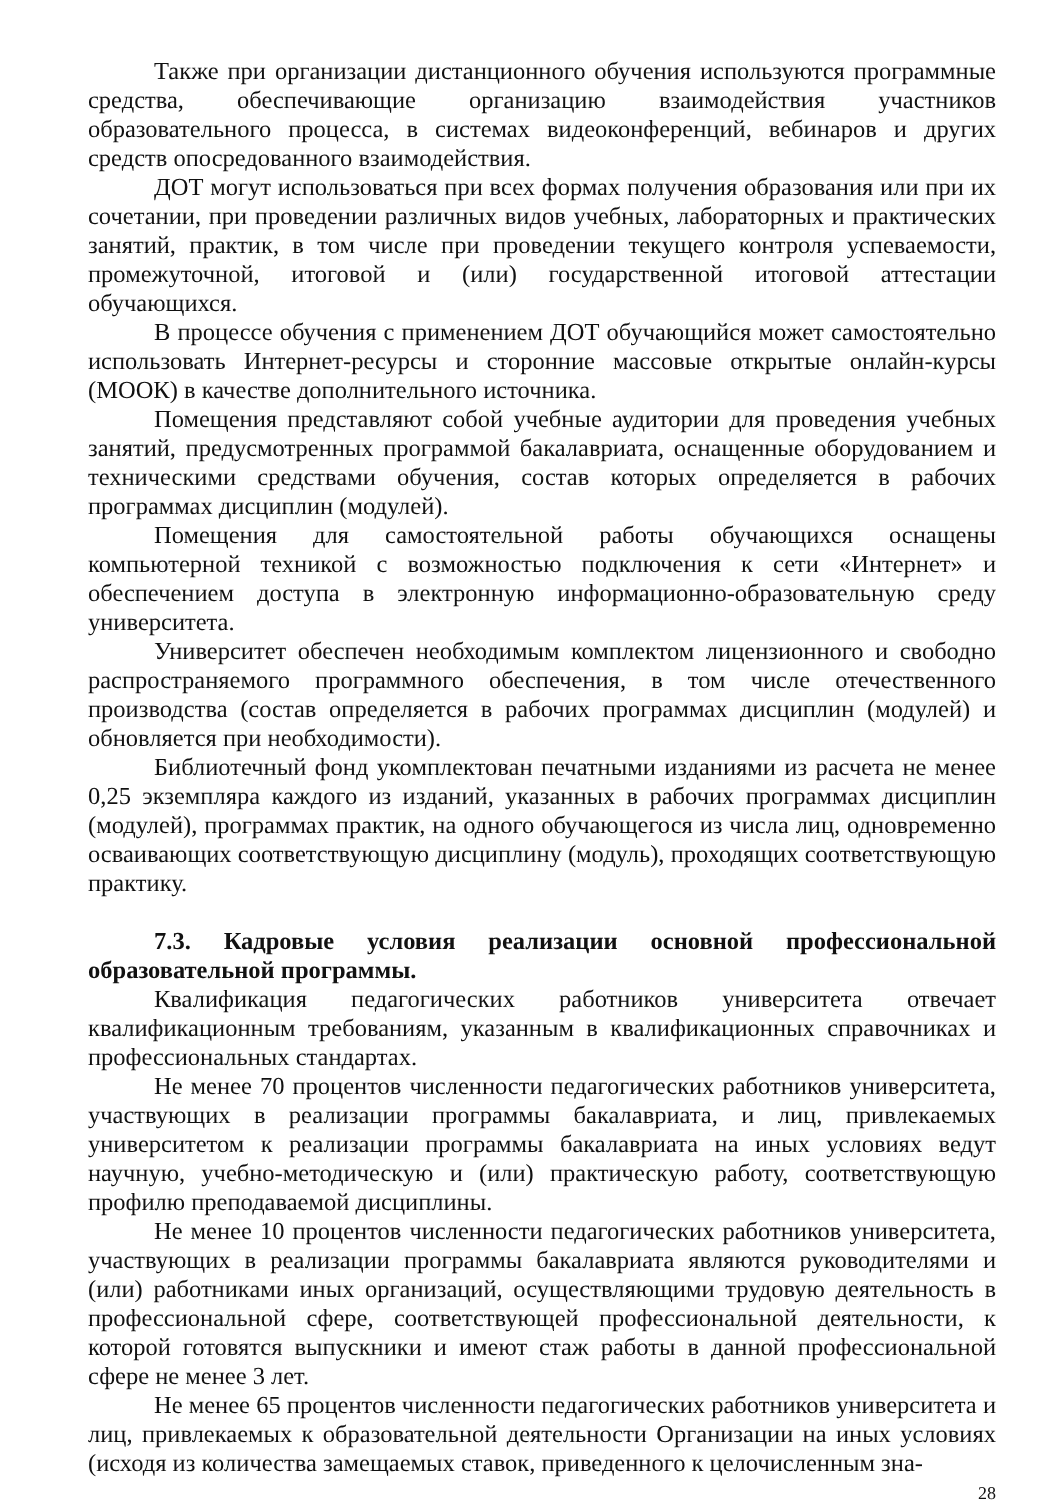Также при организации дистанционного обучения используются программные средства, обеспечивающие организацию взаимодействия участников образовательного процесса, в системах видеоконференций, вебинаров и других средств опосредованного взаимодействия.
ДОТ могут использоваться при всех формах получения образования или при их сочетании, при проведении различных видов учебных, лабораторных и практических занятий, практик, в том числе при проведении текущего контроля успеваемости, промежуточной, итоговой и (или) государственной итоговой аттестации обучающихся.
В процессе обучения с применением ДОТ обучающийся может самостоятельно использовать Интернет-ресурсы и сторонние массовые открытые онлайн-курсы (МООК) в качестве дополнительного источника.
Помещения представляют собой учебные аудитории для проведения учебных занятий, предусмотренных программой бакалавриата, оснащенные оборудованием и техническими средствами обучения, состав которых определяется в рабочих программах дисциплин (модулей).
Помещения для самостоятельной работы обучающихся оснащены компьютерной техникой с возможностью подключения к сети «Интернет» и обеспечением доступа в электронную информационно-образовательную среду университета.
Университет обеспечен необходимым комплектом лицензионного и свободно распространяемого программного обеспечения, в том числе отечественного производства (состав определяется в рабочих программах дисциплин (модулей) и обновляется при необходимости).
Библиотечный фонд укомплектован печатными изданиями из расчета не менее 0,25 экземпляра каждого из изданий, указанных в рабочих программах дисциплин (модулей), программах практик, на одного обучающегося из числа лиц, одновременно осваивающих соответствующую дисциплину (модуль), проходящих соответствующую практику.
7.3. Кадровые условия реализации основной профессиональной образовательной программы.
Квалификация педагогических работников университета отвечает квалификационным требованиям, указанным в квалификационных справочниках и профессиональных стандартах.
Не менее 70 процентов численности педагогических работников университета, участвующих в реализации программы бакалавриата, и лиц, привлекаемых университетом к реализации программы бакалавриата на иных условиях ведут научную, учебно-методическую и (или) практическую работу, соответствующую профилю преподаваемой дисциплины.
Не менее 10 процентов численности педагогических работников университета, участвующих в реализации программы бакалавриата являются руководителями и (или) работниками иных организаций, осуществляющими трудовую деятельность в профессиональной сфере, соответствующей профессиональной деятельности, к которой готовятся выпускники и имеют стаж работы в данной профессиональной сфере не менее 3 лет.
Не менее 65 процентов численности педагогических работников университета и лиц, привлекаемых к образовательной деятельности Организации на иных условиях (исходя из количества замещаемых ставок, приведенного к целочисленным зна-
28